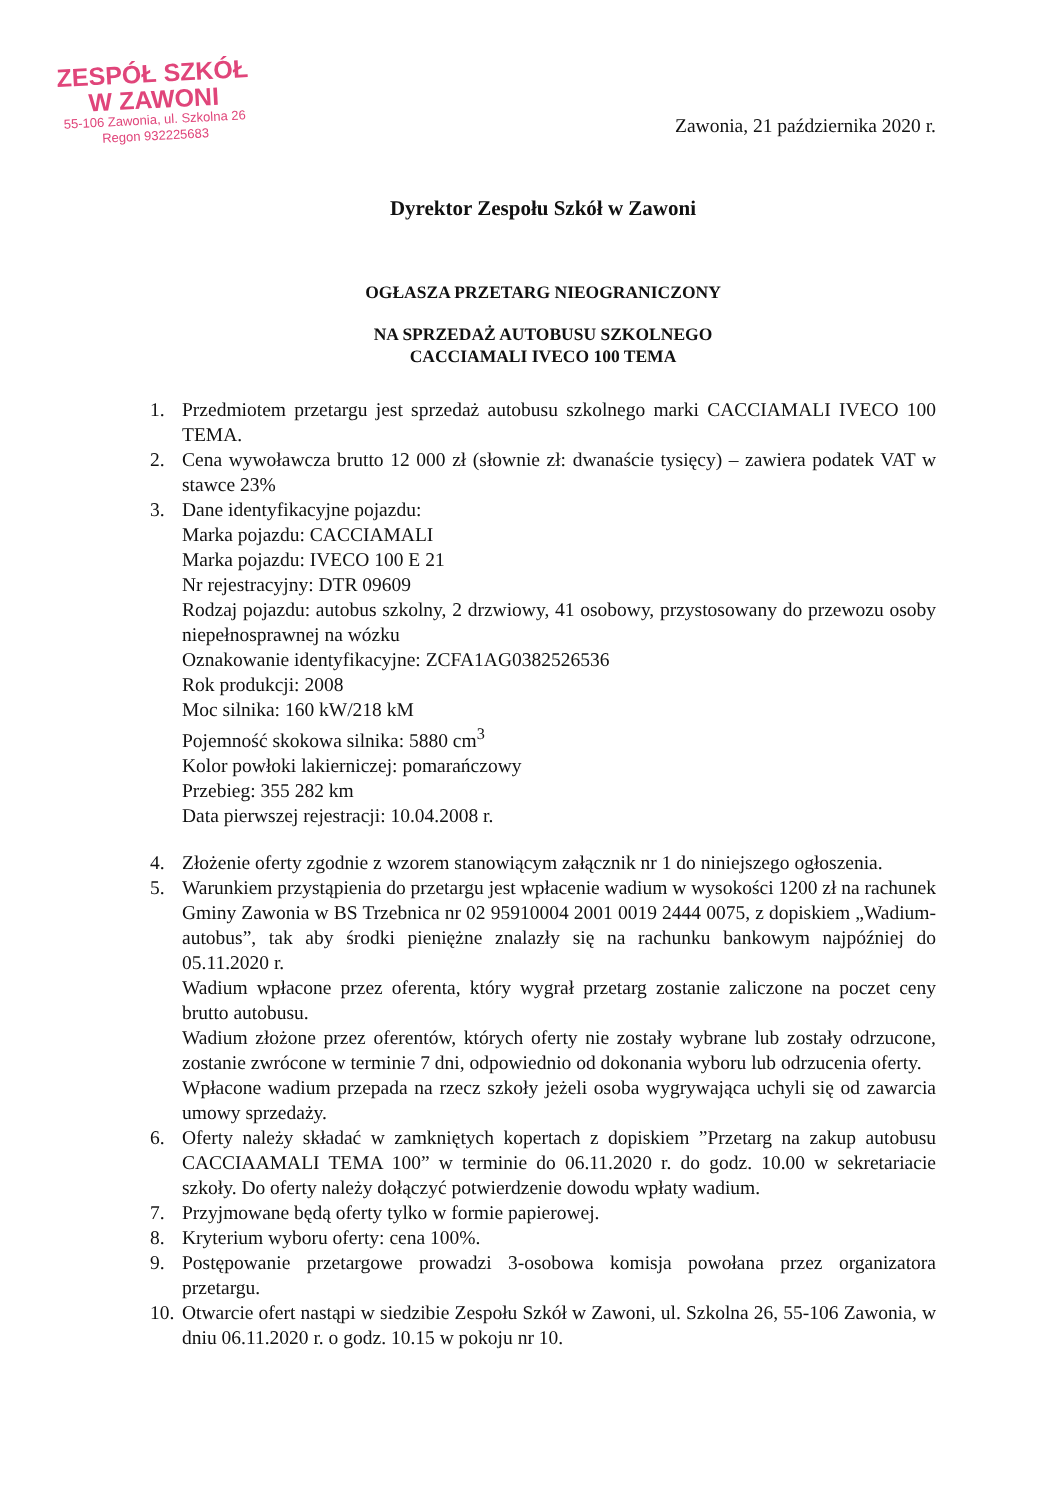ZESPÓŁ SZKÓŁ
W ZAWONI
55-106 Zawonia, ul. Szkolna 26
Regon 932225683
Zawonia, 21 października 2020 r.
Dyrektor Zespołu Szkół w Zawoni
OGŁASZA PRZETARG NIEOGRANICZONY
NA SPRZEDAŻ AUTOBUSU SZKOLNEGO
CACCIAMALI IVECO 100 TEMA
1. Przedmiotem przetargu jest sprzedaż autobusu szkolnego marki CACCIAMALI IVECO 100 TEMA.
2. Cena wywoławcza brutto 12 000 zł (słownie zł: dwanaście tysięcy) – zawiera podatek VAT w stawce 23%
3. Dane identyfikacyjne pojazdu:
Marka pojazdu: CACCIAMALI
Marka pojazdu: IVECO 100 E 21
Nr rejestracyjny: DTR 09609
Rodzaj pojazdu: autobus szkolny, 2 drzwiowy, 41 osobowy, przystosowany do przewozu osoby niepełnosprawnej na wózku
Oznakowanie identyfikacyjne: ZCFA1AG0382526536
Rok produkcji: 2008
Moc silnika: 160 kW/218 kM
Pojemność skokowa silnika: 5880 cm<sup>3</sup>
Kolor powłoki lakierniczej: pomarańczowy
Przebieg: 355 282 km
Data pierwszej rejestracji: 10.04.2008 r.
4. Złożenie oferty zgodnie z wzorem stanowiącym załącznik nr 1 do niniejszego ogłoszenia.
5. Warunkiem przystąpienia do przetargu jest wpłacenie wadium w wysokości 1200 zł na rachunek Gminy Zawonia w BS Trzebnica nr 02 95910004 2001 0019 2444 0075, z dopiskiem „Wadium- autobus”, tak aby środki pieniężne znalazły się na rachunku bankowym najpóźniej do 05.11.2020 r.
Wadium wpłacone przez oferenta, który wygrał przetarg zostanie zaliczone na poczet ceny brutto autobusu.
Wadium złożone przez oferentów, których oferty nie zostały wybrane lub zostały odrzucone, zostanie zwrócone w terminie 7 dni, odpowiednio od dokonania wyboru lub odrzucenia oferty.
Wpłacone wadium przepada na rzecz szkoły jeżeli osoba wygrywająca uchyli się od zawarcia umowy sprzedaży.
6. Oferty należy składać w zamkniętych kopertach z dopiskiem ”Przetarg na zakup autobusu CACCIAAMALI TEMA 100” w terminie do 06.11.2020 r. do godz. 10.00 w sekretariacie szkoły. Do oferty należy dołączyć potwierdzenie dowodu wpłaty wadium.
7. Przyjmowane będą oferty tylko w formie papierowej.
8. Kryterium wyboru oferty: cena 100%.
9. Postępowanie przetargowe prowadzi 3-osobowa komisja powołana przez organizatora przetargu.
10. Otwarcie ofert nastąpi w siedzibie Zespołu Szkół w Zawoni, ul. Szkolna 26, 55-106 Zawonia, w dniu 06.11.2020 r. o godz. 10.15 w pokoju nr 10.